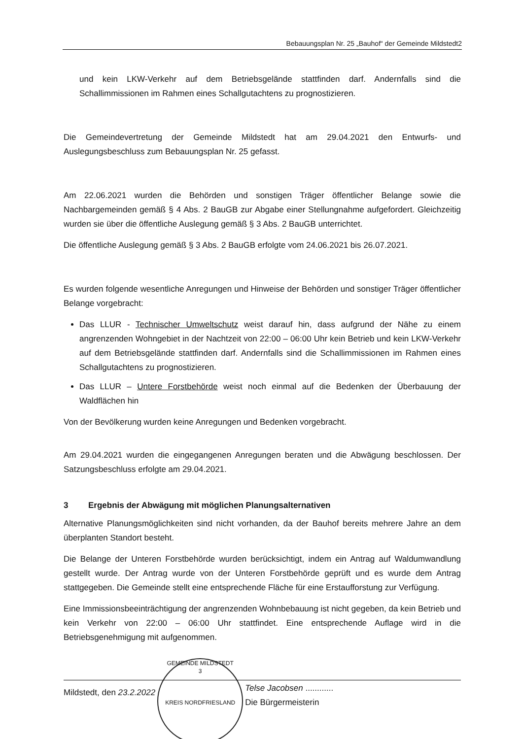Bebauungsplan Nr. 25 „Bauhof“ der Gemeinde Mildstedt2
und kein LKW-Verkehr auf dem Betriebsgelände stattfinden darf. Andernfalls sind die Schallimmissionen im Rahmen eines Schallgutachtens zu prognostizieren.
Die Gemeindevertretung der Gemeinde Mildstedt hat am 29.04.2021 den Entwurfs- und Auslegungsbeschluss zum Bebauungsplan Nr. 25 gefasst.
Am 22.06.2021 wurden die Behörden und sonstigen Träger öffentlicher Belange sowie die Nachbargemeinden gemäß § 4 Abs. 2 BauGB zur Abgabe einer Stellungnahme aufgefordert. Gleichzeitig wurden sie über die öffentliche Auslegung gemäß § 3 Abs. 2 BauGB unterrichtet.
Die öffentliche Auslegung gemäß § 3 Abs. 2 BauGB erfolgte vom 24.06.2021 bis 26.07.2021.
Es wurden folgende wesentliche Anregungen und Hinweise der Behörden und sonstiger Träger öffentlicher Belange vorgebracht:
Das LLUR - Technischer Umweltschutz weist darauf hin, dass aufgrund der Nähe zu einem angrenzenden Wohngebiet in der Nachtzeit von 22:00 – 06:00 Uhr kein Betrieb und kein LKW-Verkehr auf dem Betriebsgelände stattfinden darf. Andernfalls sind die Schallimmissionen im Rahmen eines Schallgutachtens zu prognostizieren.
Das LLUR – Untere Forstbehörde weist noch einmal auf die Bedenken der Überbauung der Waldflächen hin
Von der Bevölkerung wurden keine Anregungen und Bedenken vorgebracht.
Am 29.04.2021 wurden die eingegangenen Anregungen beraten und die Abwägung beschlossen. Der Satzungsbeschluss erfolgte am 29.04.2021.
3 Ergebnis der Abwägung mit möglichen Planungsalternativen
Alternative Planungsmöglichkeiten sind nicht vorhanden, da der Bauhof bereits mehrere Jahre an dem überplanten Standort besteht.
Die Belange der Unteren Forstbehörde wurden berücksichtigt, indem ein Antrag auf Waldumwandlung gestellt wurde. Der Antrag wurde von der Unteren Forstbehörde geprüft und es wurde dem Antrag stattgegeben. Die Gemeinde stellt eine entsprechende Fläche für eine Erstaufforstung zur Verfügung.
Eine Immissionsbeeinträchtigung der angrenzenden Wohnbebauung ist nicht gegeben, da kein Betrieb und kein Verkehr von 22:00 – 06:00 Uhr stattfindet. Eine entsprechende Auflage wird in die Betriebsgenehmigung mit aufgenommen.
Mildstedt, den 23.2.2022
GEMEINDE MILDSTEDT
3
KREIS NORDFRIESLAND
Telse Jacobsen ............
Die Bürgermeisterin